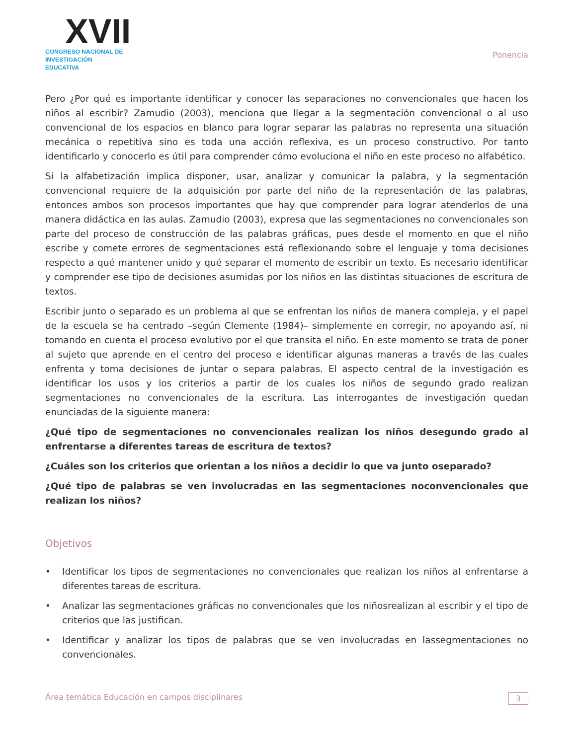XVII
CONGRESO NACIONAL DE
INVESTIGACIÓN EDUCATIVA
Ponencia
Pero ¿Por qué es importante identificar y conocer las separaciones no convencionales que hacen los niños al escribir? Zamudio (2003), menciona que llegar a la segmentación convencional o al uso convencional de los espacios en blanco para lograr separar las palabras no representa una situación mecánica o repetitiva sino es toda una acción reflexiva, es un proceso constructivo. Por tanto identificarlo y conocerlo es útil para comprender cómo evoluciona el niño en este proceso no alfabético.
Si la alfabetización implica disponer, usar, analizar y comunicar la palabra, y la segmentación convencional requiere de la adquisición por parte del niño de la representación de las palabras, entonces ambos son procesos importantes que hay que comprender para lograr atenderlos de una manera didáctica en las aulas. Zamudio (2003), expresa que las segmentaciones no convencionales son parte del proceso de construcción de las palabras gráficas, pues desde el momento en que el niño escribe y comete errores de segmentaciones está reflexionando sobre el lenguaje y toma decisiones respecto a qué mantener unido y qué separar el momento de escribir un texto. Es necesario identificar y comprender ese tipo de decisiones asumidas por los niños en las distintas situaciones de escritura de textos.
Escribir junto o separado es un problema al que se enfrentan los niños de manera compleja, y el papel de la escuela se ha centrado –según Clemente (1984)– simplemente en corregir, no apoyando así, ni tomando en cuenta el proceso evolutivo por el que transita el niño. En este momento se trata de poner al sujeto que aprende en el centro del proceso e identificar algunas maneras a través de las cuales enfrenta y toma decisiones de juntar o separa palabras. El aspecto central de la investigación es identificar los usos y los criterios a partir de los cuales los niños de segundo grado realizan segmentaciones no convencionales de la escritura. Las interrogantes de investigación quedan enunciadas de la siguiente manera:
¿Qué tipo de segmentaciones no convencionales realizan los niños desegundo grado al enfrentarse a diferentes tareas de escritura de textos?
¿Cuáles son los criterios que orientan a los niños a decidir lo que va junto oseparado?
¿Qué tipo de palabras se ven involucradas en las segmentaciones noconvencionales que realizan los niños?
Objetivos
• Identificar los tipos de segmentaciones no convencionales que realizan los niños al enfrentarse a diferentes tareas de escritura.
• Analizar las segmentaciones gráficas no convencionales que los niñosrealizan al escribir y el tipo de criterios que las justifican.
• Identificar y analizar los tipos de palabras que se ven involucradas en lassegmentaciones no convencionales.
Área temática Educación en campos disciplinares 3